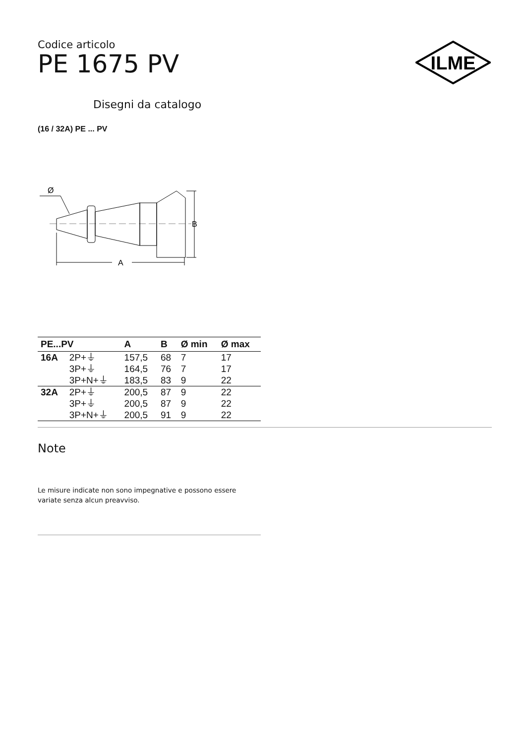ILME
Codice articolo
PE 1675 PV
Disegni da catalogo
(16 / 32A) PE ... PV
Ø
B
A
| PE...PV | | A | B | Ø min | Ø max |
| --- | --- | --- | --- | --- | --- |
| 16A | 2P+⏚ | 157,5 | 68 | 7 | 17 |
| | 3P+⏚ | 164,5 | 76 | 7 | 17 |
| | 3P+N+⏚ | 183,5 | 83 | 9 | 22 |
| 32A | 2P+⏚ | 200,5 | 87 | 9 | 22 |
| | 3P+⏚ | 200,5 | 87 | 9 | 22 |
| | 3P+N+⏚ | 200,5 | 91 | 9 | 22 |
Note
Le misure indicate non sono impegnative e possono essere variate senza alcun preavviso.